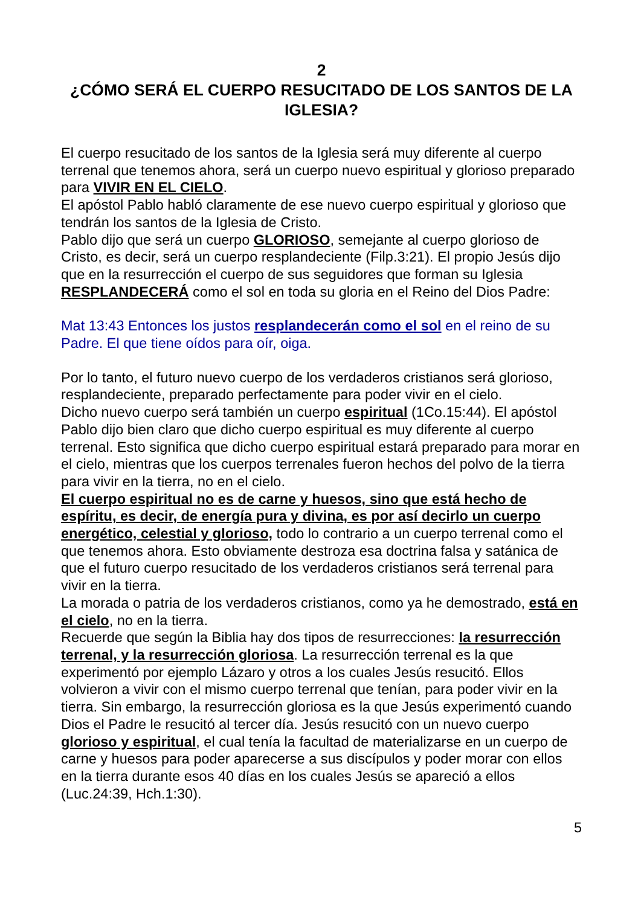2
¿CÓMO SERÁ EL CUERPO RESUCITADO DE LOS SANTOS DE LA IGLESIA?
El cuerpo resucitado de los santos de la Iglesia será muy diferente al cuerpo terrenal que tenemos ahora, será un cuerpo nuevo espiritual y glorioso preparado para VIVIR EN EL CIELO.
El apóstol Pablo habló claramente de ese nuevo cuerpo espiritual y glorioso que tendrán los santos de la Iglesia de Cristo.
Pablo dijo que será un cuerpo GLORIOSO, semejante al cuerpo glorioso de Cristo, es decir, será un cuerpo resplandeciente (Filp.3:21). El propio Jesús dijo que en la resurrección el cuerpo de sus seguidores que forman su Iglesia RESPLANDECERÁ como el sol en toda su gloria en el Reino del Dios Padre:
Mat 13:43 Entonces los justos resplandecerán como el sol en el reino de su Padre. El que tiene oídos para oír, oiga.
Por lo tanto, el futuro nuevo cuerpo de los verdaderos cristianos será glorioso, resplandeciente, preparado perfectamente para poder vivir en el cielo.
Dicho nuevo cuerpo será también un cuerpo espiritual (1Co.15:44). El apóstol Pablo dijo bien claro que dicho cuerpo espiritual es muy diferente al cuerpo terrenal. Esto significa que dicho cuerpo espiritual estará preparado para morar en el cielo, mientras que los cuerpos terrenales fueron hechos del polvo de la tierra para vivir en la tierra, no en el cielo.
El cuerpo espiritual no es de carne y huesos, sino que está hecho de espíritu, es decir, de energía pura y divina, es por así decirlo un cuerpo energético, celestial y glorioso, todo lo contrario a un cuerpo terrenal como el que tenemos ahora. Esto obviamente destroza esa doctrina falsa y satánica de que el futuro cuerpo resucitado de los verdaderos cristianos será terrenal para vivir en la tierra.
La morada o patria de los verdaderos cristianos, como ya he demostrado, está en el cielo, no en la tierra.
Recuerde que según la Biblia hay dos tipos de resurrecciones: la resurrección terrenal, y la resurrección gloriosa. La resurrección terrenal es la que experimentó por ejemplo Lázaro y otros a los cuales Jesús resucitó. Ellos volvieron a vivir con el mismo cuerpo terrenal que tenían, para poder vivir en la tierra. Sin embargo, la resurrección gloriosa es la que Jesús experimentó cuando Dios el Padre le resucitó al tercer día. Jesús resucitó con un nuevo cuerpo glorioso y espiritual, el cual tenía la facultad de materializarse en un cuerpo de carne y huesos para poder aparecerse a sus discípulos y poder morar con ellos en la tierra durante esos 40 días en los cuales Jesús se apareció a ellos (Luc.24:39, Hch.1:30).
5